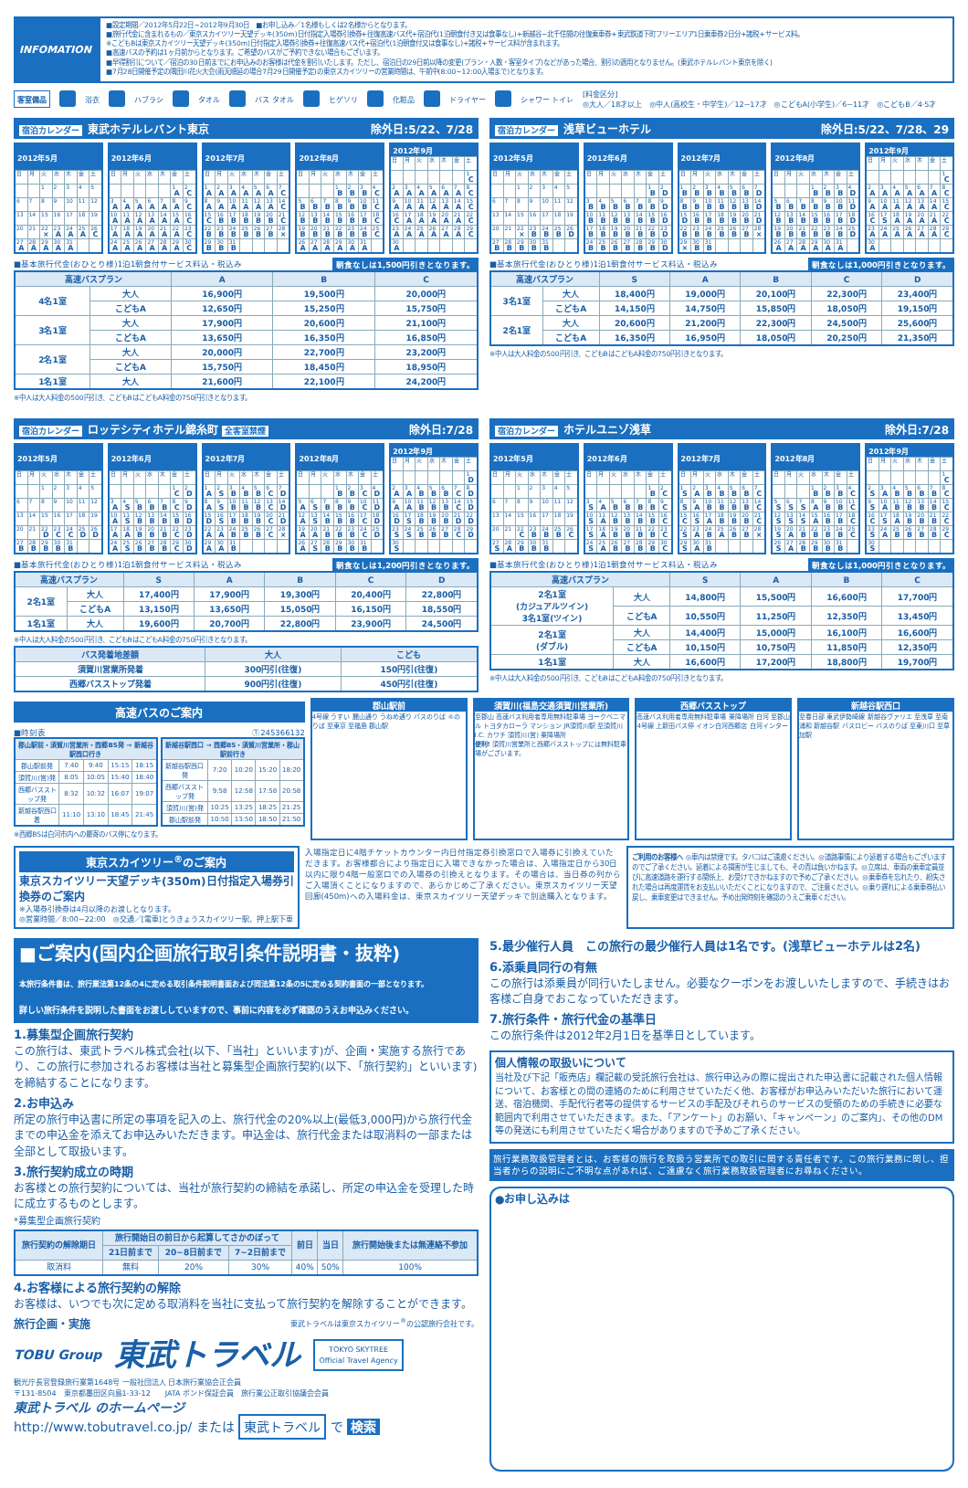INFOMATION
■設定期間／2012年5月22日~2012年9月30日　■お申し込み／1名様もしくは2名様からとなります。
■旅行代金に含まれるもの／東京スカイツリー天望デッキ(350m)日付指定入場券引換券+往復高速バス代+宿泊代(1泊朝食付き又は食事なし)+新越谷~北千住間の往復乗車券+東武鉄道下町フリーエリア1日乗車券2日分+諸税+サービス料。
※こどもBは東京スカイツリー天望デッキ(350m)日付指定入場券引換券+往復高速バス代+宿泊代(1泊朝食付又は食事なし)+諸税+サービス料が含まれます。
■高速バスの予約は1ヶ月前からとなります。ご希望のバスがご予約できない場合もございます。
■早得割引について／宿泊の30日前までにお申込みのお客様は代金を割引いたします。ただし、宿泊日の29日前以降の変更(プラン・人数・客室タイプ)などがあった場合、割引の適用となりません。(東武ホテルレバント東京を除く)
■7月28日開催予定の隅田川花火大会(雨天順延の場合7月29日開催予定)の東京スカイツリーの営業時間は、午前中(8:00~12:00入場まで)となります。
客室備品 浴衣 ハブラシ タオル バス タオル ヒゲソリ 化粧品 ドライヤー シャワー トイレ [料金区分]
◎大人／18才以上　◎中人(高校生・中学生)／12~17才　◎こどもA(小学生)／6~11才　◎こどもB／4·5才
宿泊カレンダー 東武ホテルレバント東京 除外日:5/22、7/28
| 2012年5月 | | | | | | |
| --- | --- | --- | --- | --- | --- | --- |
| 日 | 月 | 火 | 水 | 木 | 金 | 土 |
| | | 1 | 2 | 3 | 4 | 5 |
| 6 | 7 | 8 | 9 | 10 | 11 | 12 |
| 13 | 14 | 15 | 16 | 17 | 18 | 19 |
| 20 | 21 | 22 × | 23 A | 24 A | 25 A | 26 C |
| 27 A | 28 A | 29 A | 30 A | 31 A | | |
| 2012年6月 | | | | | | |
| --- | --- | --- | --- | --- | --- | --- |
| 日 | 月 | 火 | 水 | 木 | 金 | 土 |
| | | | | | 1 A | 2 C |
| 3 A | 4 A | 5 A | 6 A | 7 A | 8 A | 9 C |
| 10 A | 11 A | 12 A | 13 A | 14 A | 15 A | 16 C |
| 17 A | 18 A | 19 A | 20 A | 21 A | 22 A | 23 C |
| 24 A | 25 A | 26 A | 27 A | 28 A | 29 A | 30 C |
| 2012年7月 | | | | | | |
| --- | --- | --- | --- | --- | --- | --- |
| 日 | 月 | 火 | 水 | 木 | 金 | 土 |
| 1 A | 2 A | 3 A | 4 A | 5 A | 6 A | 7 C |
| 8 A | 9 A | 10 A | 11 A | 12 A | 13 A | 14 C |
| 15 C | 16 B | 17 B | 18 B | 19 B | 20 B | 21 C |
| 22 B | 23 B | 24 B | 25 B | 26 B | 27 B | 28 × |
| 29 B | 30 B | 31 B | | | | |
| 2012年8月 | | | | | | |
| --- | --- | --- | --- | --- | --- | --- |
| 日 | 月 | 火 | 水 | 木 | 金 | 土 |
| | | | 1 B | 2 B | 3 B | 4 C |
| 5 B | 6 B | 7 B | 8 B | 9 B | 10 B | 11 C |
| 12 B | 13 B | 14 B | 15 B | 16 B | 17 B | 18 C |
| 19 B | 20 B | 21 B | 22 B | 23 B | 24 B | 25 C |
| 26 A | 27 A | 28 A | 29 A | 30 A | 31 A | |
| 2012年9月 | | | | | | |
| --- | --- | --- | --- | --- | --- | --- |
| 日 | 月 | 火 | 水 | 木 | 金 | 土 |
| | | | | | | 1 C |
| 2 A | 3 A | 4 A | 5 A | 6 A | 7 A | 8 C |
| 9 A | 10 A | 11 A | 12 A | 13 A | 14 A | 15 C |
| 16 C | 17 A | 18 A | 19 A | 20 A | 21 A | 22 C |
| 23 A | 24 A | 25 A | 26 A | 27 A | 28 A | 29 C |
| 30 A | | | | | | |
■基本旅行代金(おひとり様)1泊1朝食付サービス料込・税込み 朝食なしは1,500円引きとなります。
| 高速バスプラン | | A | B | C |
| --- | --- | --- | --- | --- |
| 4名1室 | 大人 | 16,900円 | 19,500円 | 20,000円 |
| | こどもA | 12,650円 | 15,250円 | 15,750円 |
| 3名1室 | 大人 | 17,900円 | 20,600円 | 21,100円 |
| | こどもA | 13,650円 | 16,350円 | 16,850円 |
| 2名1室 | 大人 | 20,000円 | 22,700円 | 23,200円 |
| | こどもA | 15,750円 | 18,450円 | 18,950円 |
| 1名1室 | 大人 | 21,600円 | 22,100円 | 24,200円 |
※中人は大人料金の500円引き、こどもBはこどもA料金の750円引きとなります。
宿泊カレンダー 浅草ビューホテル 除外日:5/22、7/28、29
| 2012年5月 | | | | | | |
| --- | --- | --- | --- | --- | --- | --- |
| 日 | 月 | 火 | 水 | 木 | 金 | 土 |
| | | 1 | 2 | 3 | 4 | 5 |
| 6 | 7 | 8 | 9 | 10 | 11 | 12 |
| 13 | 14 | 15 | 16 | 17 | 18 | 19 |
| 20 | 21 | 22 × | 23 B | 24 B | 25 B | 26 D |
| 27 B | 28 B | 29 B | 30 B | 31 B | | |
| 2012年6月 | | | | | | |
| --- | --- | --- | --- | --- | --- | --- |
| 日 | 月 | 火 | 水 | 木 | 金 | 土 |
| | | | | | 1 B | 2 D |
| 3 B | 4 B | 5 B | 6 B | 7 B | 8 B | 9 D |
| 10 B | 11 B | 12 B | 13 B | 14 B | 15 B | 16 D |
| 17 B | 18 B | 19 B | 20 B | 21 B | 22 B | 23 D |
| 24 B | 25 B | 26 B | 27 B | 28 B | 29 B | 30 D |
| 2012年7月 | | | | | | |
| --- | --- | --- | --- | --- | --- | --- |
| 日 | 月 | 火 | 水 | 木 | 金 | 土 |
| 1 B | 2 B | 3 B | 4 B | 5 B | 6 B | 7 D |
| 8 B | 9 B | 10 B | 11 B | 12 B | 13 B | 14 D |
| 15 D | 16 B | 17 B | 18 B | 19 B | 20 B | 21 D |
| 22 B | 23 B | 24 B | 25 B | 26 B | 27 B | 28 × |
| 29 × | 30 B | 31 B | | | | |
| 2012年8月 | | | | | | |
| --- | --- | --- | --- | --- | --- | --- |
| 日 | 月 | 火 | 水 | 木 | 金 | 土 |
| | | | 1 B | 2 B | 3 B | 4 D |
| 5 B | 6 B | 7 B | 8 B | 9 B | 10 B | 11 D |
| 12 B | 13 B | 14 B | 15 B | 16 B | 17 B | 18 D |
| 19 B | 20 B | 21 B | 22 B | 23 B | 24 B | 25 D |
| 26 A | 27 A | 28 A | 29 A | 30 A | 31 A | |
| 2012年9月 | | | | | | |
| --- | --- | --- | --- | --- | --- | --- |
| 日 | 月 | 火 | 水 | 木 | 金 | 土 |
| | | | | | | 1 C |
| 2 A | 3 A | 4 A | 5 A | 6 A | 7 A | 8 C |
| 9 A | 10 A | 11 A | 12 A | 13 A | 14 A | 15 C |
| 16 C | 17 S | 18 A | 19 A | 20 A | 21 A | 22 C |
| 23 A | 24 A | 25 A | 26 A | 27 A | 28 A | 29 C |
| 30 A | | | | | | |
■基本旅行代金(おひとり様)1泊1朝食付サービス料込・税込み 朝食なしは1,000円引きとなります。
| 高速バスプラン | | S | A | B | C | D |
| --- | --- | --- | --- | --- | --- | --- |
| 3名1室 | 大人 | 18,400円 | 19,000円 | 20,100円 | 22,300円 | 23,400円 |
| | こどもA | 14,150円 | 14,750円 | 15,850円 | 18,050円 | 19,150円 |
| 2名1室 | 大人 | 20,600円 | 21,200円 | 22,300円 | 24,500円 | 25,600円 |
| | こどもA | 16,350円 | 16,950円 | 18,050円 | 20,250円 | 21,350円 |
※中人は大人料金の500円引き、こどもBはこどもA料金の750円引きとなります。
宿泊カレンダー ロッテシティホテル錦糸町 全客室禁煙 除外日:7/28
| 2012年5月 | | | | | | |
| --- | --- | --- | --- | --- | --- | --- |
| 日 | 月 | 火 | 水 | 木 | 金 | 土 |
| | | 1 | 2 | 3 | 4 | 5 |
| 6 | 7 | 8 | 9 | 10 | 11 | 12 |
| 13 | 14 | 15 | 16 | 17 | 18 | 19 |
| 20 | 21 | 22 D | 23 C | 24 C | 25 D | 26 D |
| 27 B | 28 B | 29 B | 30 B | 31 B | | |
| 2012年6月 | | | | | | |
| --- | --- | --- | --- | --- | --- | --- |
| 日 | 月 | 火 | 水 | 木 | 金 | 土 |
| | | | | | 1 C | 2 D |
| 3 A | 4 S | 5 B | 6 B | 7 B | 8 C | 9 D |
| 10 A | 11 S | 12 B | 13 B | 14 B | 15 B | 16 D |
| 17 A | 18 A | 19 B | 20 B | 21 B | 22 C | 23 D |
| 24 A | 25 S | 26 B | 27 B | 28 B | 29 C | 30 D |
| 2012年7月 | | | | | | |
| --- | --- | --- | --- | --- | --- | --- |
| 日 | 月 | 火 | 水 | 木 | 金 | 土 |
| 1 A | 2 S | 3 B | 4 B | 5 B | 6 C | 7 D |
| 8 A | 9 S | 10 B | 11 B | 12 B | 13 C | 14 D |
| 15 D | 16 S | 17 B | 18 B | 19 B | 20 C | 21 D |
| 22 A | 23 A | 24 B | 25 B | 26 B | 27 C | 28 × |
| 29 A | 30 A | 31 B | | | | |
| 2012年8月 | | | | | | |
| --- | --- | --- | --- | --- | --- | --- |
| 日 | 月 | 火 | 水 | 木 | 金 | 土 |
| | | | 1 B | 2 B | 3 C | 4 D |
| 5 A | 6 S | 7 B | 8 B | 9 B | 10 C | 11 D |
| 12 A | 13 S | 14 B | 15 B | 16 B | 17 C | 18 D |
| 19 A | 20 A | 21 B | 22 B | 23 B | 24 C | 25 D |
| 26 A | 27 S | 28 B | 29 B | 30 B | 31 B | |
| 2012年9月 | | | | | | |
| --- | --- | --- | --- | --- | --- | --- |
| 日 | 月 | 火 | 水 | 木 | 金 | 土 |
| | | | | | | 1 D |
| 2 A | 3 A | 4 B | 5 B | 6 B | 7 C | 8 D |
| 9 A | 10 A | 11 B | 12 B | 13 B | 14 C | 15 D |
| 16 D | 17 S | 18 B | 19 B | 20 B | 21 D | 22 D |
| 23 S | 24 S | 25 B | 26 B | 27 B | 28 C | 29 D |
| 30 S | | | | | | |
■基本旅行代金(おひとり様)1泊1朝食付サービス料込・税込み 朝食なしは1,200円引きとなります。
| 高速バスプラン | | S | A | B | C | D |
| --- | --- | --- | --- | --- | --- | --- |
| 2名1室 | 大人 | 17,400円 | 17,900円 | 19,300円 | 20,400円 | 22,800円 |
| | こどもA | 13,150円 | 13,650円 | 15,050円 | 16,150円 | 18,550円 |
| 1名1室 | 大人 | 19,600円 | 20,700円 | 22,800円 | 23,900円 | 24,500円 |
※中人は大人料金の500円引き、こどもBはこどもA料金の750円引きとなります。
| バス発着地差額 | 大人 | こども |
| --- | --- | --- |
| 須賀川営業所発着 | 300円引(往復) | 150円引(往復) |
| 西郷バスストップ発着 | 900円引(往復) | 450円引(往復) |
宿泊カレンダー ホテルユニゾ浅草 除外日:7/28
| 2012年5月 | | | | | | |
| --- | --- | --- | --- | --- | --- | --- |
| 日 | 月 | 火 | 水 | 木 | 金 | 土 |
| | | 1 | 2 | 3 | 4 | 5 |
| 6 | 7 | 8 | 9 | 10 | 11 | 12 |
| 13 | 14 | 15 | 16 | 17 | 18 | 19 |
| 20 | 21 | 22 C | 23 B | 24 B | 25 B | 26 C |
| 27 S | 28 A | 29 B | 30 B | 31 B | | |
| 2012年6月 | | | | | | |
| --- | --- | --- | --- | --- | --- | --- |
| 日 | 月 | 火 | 水 | 木 | 金 | 土 |
| | | | | | 1 B | 2 C |
| 3 S | 4 A | 5 B | 6 B | 7 B | 8 B | 9 C |
| 10 S | 11 A | 12 B | 13 B | 14 B | 15 B | 16 C |
| 17 S | 18 A | 19 B | 20 B | 21 B | 22 B | 23 C |
| 24 S | 25 A | 26 B | 27 B | 28 B | 29 B | 30 C |
| 2012年7月 | | | | | | |
| --- | --- | --- | --- | --- | --- | --- |
| 日 | 月 | 火 | 水 | 木 | 金 | 土 |
| 1 S | 2 A | 3 B | 4 B | 5 B | 6 B | 7 C |
| 8 S | 9 A | 10 B | 11 B | 12 B | 13 B | 14 C |
| 15 C | 16 S | 17 A | 18 B | 19 B | 20 B | 21 C |
| 22 S | 23 A | 24 B | 25 A | 26 B | 27 B | 28 × |
| 29 S | 30 A | 31 B | | | | |
| 2012年8月 | | | | | | |
| --- | --- | --- | --- | --- | --- | --- |
| 日 | 月 | 火 | 水 | 木 | 金 | 土 |
| | | | 1 B | 2 B | 3 B | 4 C |
| 5 S | 6 S | 7 S | 8 A | 9 B | 10 B | 11 C |
| 12 S | 13 S | 14 S | 15 A | 16 B | 17 B | 18 C |
| 19 S | 20 A | 21 B | 22 B | 23 B | 24 B | 25 C |
| 26 S | 27 A | 28 B | 29 B | 30 B | 31 B | |
| 2012年9月 | | | | | | |
| --- | --- | --- | --- | --- | --- | --- |
| 日 | 月 | 火 | 水 | 木 | 金 | 土 |
| | | | | | | 1 C |
| 2 S | 3 A | 4 B | 5 B | 6 B | 7 B | 8 C |
| 9 S | 10 A | 11 B | 12 B | 13 B | 14 B | 15 C |
| 16 C | 17 S | 18 A | 19 B | 20 B | 21 B | 22 C |
| 23 S | 24 A | 25 B | 26 B | 27 B | 28 B | 29 C |
| 30 S | | | | | | |
■基本旅行代金(おひとり様)1泊1朝食付サービス料込・税込み 朝食なしは1,000円引きとなります。
| 高速バスプラン | | S | A | B | C |
| --- | --- | --- | --- | --- | --- |
| 2名1室 (カジュアルツイン) 3名1室(ツイン) | 大人 | 14,800円 | 15,500円 | 16,600円 | 17,700円 |
| | こどもA | 10,550円 | 11,250円 | 12,350円 | 13,450円 |
| 2名1室 (ダブル) | 大人 | 14,400円 | 15,000円 | 16,100円 | 16,600円 |
| | こどもA | 10,150円 | 10,750円 | 11,850円 | 12,350円 |
| 1名1室 | 大人 | 16,600円 | 17,200円 | 18,800円 | 19,700円 |
※中人は大人料金の500円引き、こどもBはこどもA料金の750円引きとなります。
高速バスのご案内
■時刻表 Ⓣ245366132
| 郡山駅前・須賀川営業所・西郷BS発 → 新越谷駅西口行き | | | | |
| --- | --- | --- | --- | --- |
| 郡山駅前発 | 7:40 | 9:40 | 15:15 | 18:15 |
| 須賀川(営)発 | 8:05 | 10:05 | 15:40 | 18:40 |
| 西郷バスストップ発 | 8:32 | 10:32 | 16:07 | 19:07 |
| 新越谷駅西口着 | 11:10 | 13:10 | 18:45 | 21:45 |
| 新越谷駅西口 → 西郷BS・須賀川営業所・郡山駅前行き | | | | |
| --- | --- | --- | --- | --- |
| 新越谷駅西口発 | 7:20 | 10:20 | 15:20 | 18:20 |
| 西郷バスストップ発 | 9:58 | 12:58 | 17:58 | 20:58 |
| 須賀川(営)発 | 10:25 | 13:25 | 18:25 | 21:25 |
| 郡山駅前発 | 10:50 | 13:50 | 18:50 | 21:50 |
※西郷BSは白河市内への最寄のバス停になります。
郡山駅前
4号線 うすい 麓山通り うねめ通り バスのりば ④のりば 至東京 至福島 郡山駅
須賀川(福島交通須賀川営業所)
至郡山 高速バス利用者専用無料駐車場 ヨークベニマル トヨタカローラ マンション JR須賀川駅 至須賀川I.C. カワチ 須賀川(営) 乗降場所
便利! 須賀川営業所と西郷バスストップには無料駐車場がございます。
西郷バスストップ
高速バス利用者専用無料駐車場 乗降場所 白河 至郡山 4号線 上新田バス停 イオン白河西郷店 白河インター
新越谷駅西口
至春日部 東武伊勢崎線 新越谷ヴァリエ 至浅草 至南浦和 新越谷駅 バスロビー バスのりば 至東川口 至草加駅
東京スカイツリー<sup>®</sup>のご案内
東京スカイツリー天望デッキ(350m)日付指定入場券引換券のご案内
※入場券引換券は4月以降のお渡しとなります。
◎営業時間／8:00~22:00　◎交通／[電車]とうきょうスカイツリー駅、押上駅下車
入場指定日に4階チケットカウンター内日付指定券引換窓口で入場券に引換えていただきます。お客様都合により指定日に入場できなかった場合は、入場指定日から30日以内に限り4階一般窓口での入場券の引換えとなります。その場合は、当日券の列からご入場頂くことになりますので、あらかじめご了承ください。東京スカイツリー天望回廊(450m)への入場料金は、東京スカイツリー天望デッキで別途購入となります。
ご利用のお客様へ ◎車内は禁煙です。タバコはご遠慮ください。◎道路事情により延着する場合もございますのでご了承ください。延着による損害が生じましても、その責は負いかねます。◎立席は、車両の乗車定員並びに高速道路を運行する関係上、お受けできかねますので予めご了承ください。◎乗車券を忘れたり、紛失された場合は再度運賃をお支払いいただくことになりますので、ご注意ください。◎乗り遅れによる乗車券払い戻し、乗車変更はできません。予め出発時刻を確認のうえご乗車ください。
■ご案内(国内企画旅行取引条件説明書・抜粋)
本旅行条件書は、旅行業法第12条の4に定める取引条件説明書面および同法第12条の5に定める契約書面の一部となります。
詳しい旅行条件を説明した書面をお渡ししていますので、事前に内容を必ず確認のうえお申込みください。
1.募集型企画旅行契約
この旅行は、東武トラベル株式会社(以下、「当社」といいます)が、企画・実施する旅行であり、この旅行に参加されるお客様は当社と募集型企画旅行契約(以下、「旅行契約」といいます)を締結することになります。
2.お申込み
所定の旅行申込書に所定の事項を記入の上、旅行代金の20%以上(最低3,000円)から旅行代金までの申込金を添えてお申込みいただきます。申込金は、旅行代金または取消料の一部または全部として取扱います。
3.旅行契約成立の時期
お客様との旅行契約については、当社が旅行契約の締結を承諾し、所定の申込金を受理した時に成立するものとします。
*募集型企画旅行契約
| 旅行契約の解除期日 | 旅行開始日の前日から起算してさかのぼって | | | 前日 | 当日 | 旅行開始後または無連絡不参加 |
| --- | --- | --- | --- | --- | --- | --- |
| | 21日前まで | 20~8日前まで | 7~2日前まで | | | |
| 取消料 | 無料 | 20% | 30% | 40% | 50% | 100% |
4.お客様による旅行契約の解除
お客様は、いつでも次に定める取消料を当社に支払って旅行契約を解除することができます。
旅行企画・実施 東武トラベルは東京スカイツリー<sup>®</sup>の公認旅行会社です。
TOBU Group 東武トラベル TOKYO SKYTREE
Official Travel Agency
観光庁長官登録旅行業第1648号 一般社団法人 日本旅行業協会正会員
〒131-8504　東京都墨田区向島1-33-12　　JATA ボンド保証会員　旅行業公正取引協議会会員
東武トラベル のホームページ
http://www.tobutravel.co.jp/ または 東武トラベル で 検索
5.最少催行人員　この旅行の最少催行人員は1名です。(浅草ビューホテルは2名)
6.添乗員同行の有無
この旅行は添乗員が同行いたしません。必要なクーポンをお渡しいたしますので、手続きはお客様ご自身でおこなっていただきます。
7.旅行条件・旅行代金の基準日
この旅行条件は2012年2月1日を基準日としています。
個人情報の取扱いについて
当社及び下記「販売店」欄記載の受託旅行会社は、旅行申込みの際に提出された申込書に記載された個人情報について、お客様との間の連絡のために利用させていただく他、お客様がお申込みいただいた旅行において運送、宿泊機関、手配代行者等の提供するサービスの手配及びそれらのサービスの受領のための手続きに必要な範囲内で利用させていただきます。また、「アンケート」のお願い、「キャンペーン」のご案内」、その他のDM等の発送にも利用させていただく場合がありますので予めご了承ください。
旅行業務取扱管理者とは、お客様の旅行を取扱う営業所での取引に関する責任者です。この旅行業務に関し、担当者からの説明にご不明な点があれば、ご遠慮なく旅行業務取扱管理者にお尋ねください。
●お申し込みは